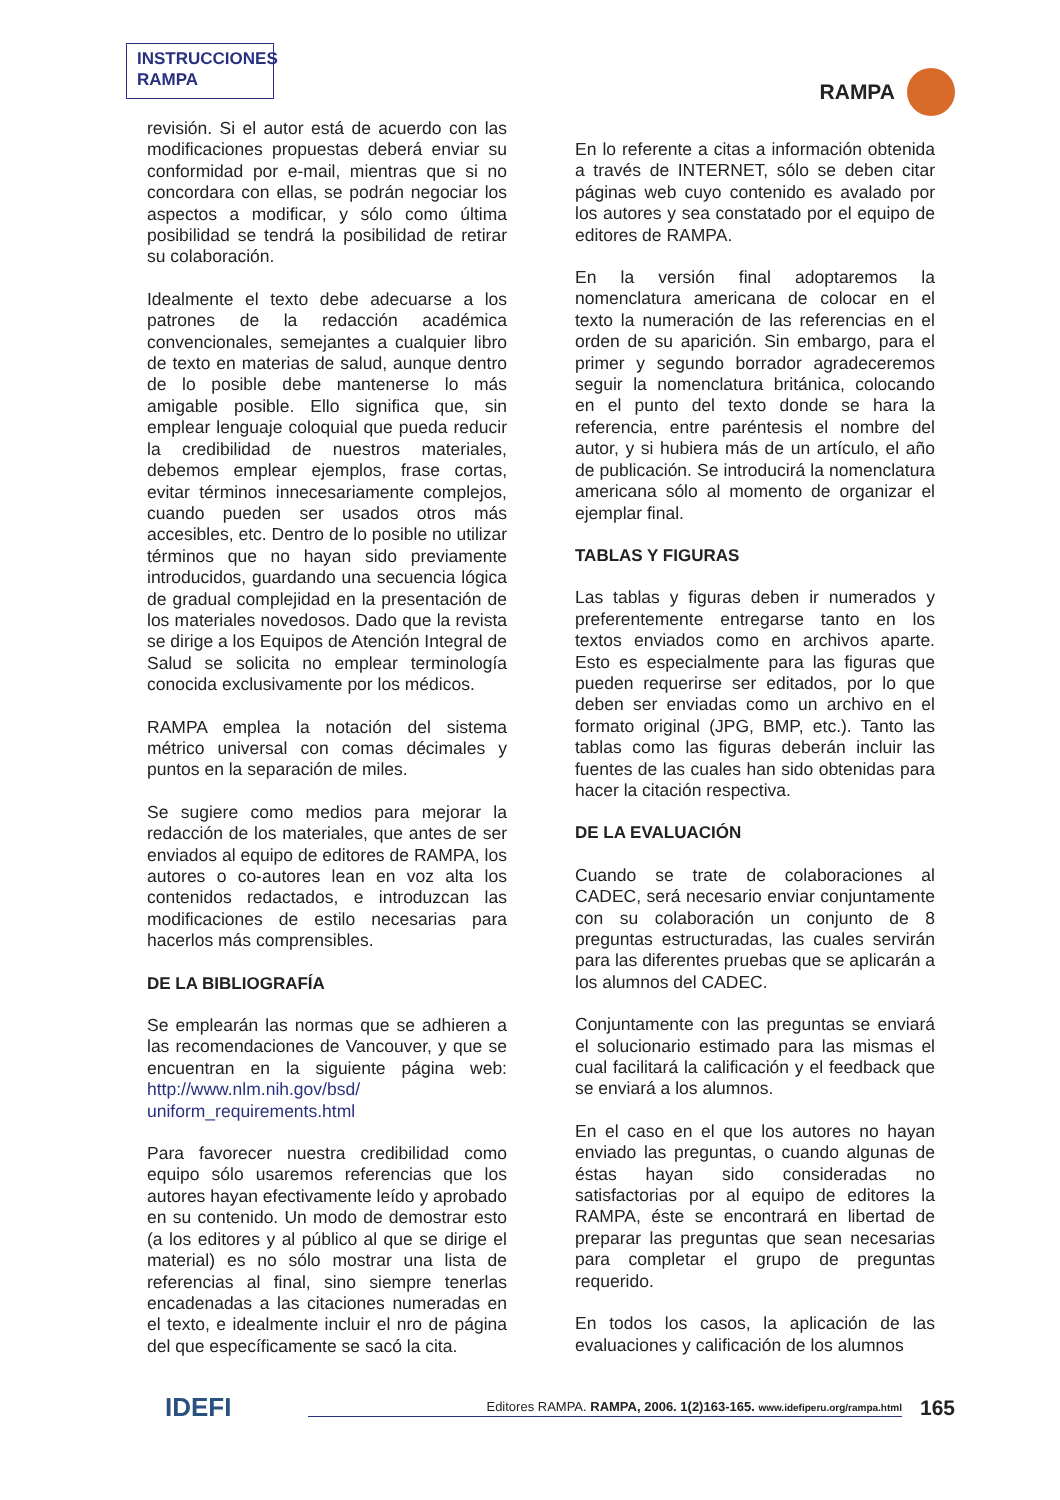INSTRUCCIONES RAMPA
RAMPA
revisión. Si el autor está de acuerdo con las modificaciones propuestas deberá enviar su conformidad por e-mail, mientras que si no concordara con ellas, se podrán negociar los aspectos a modificar, y sólo como última posibilidad se tendrá la posibilidad de retirar su colaboración.
Idealmente el texto debe adecuarse a los patrones de la redacción académica convencionales, semejantes a cualquier libro de texto en materias de salud, aunque dentro de lo posible debe mantenerse lo más amigable posible. Ello significa que, sin emplear lenguaje coloquial que pueda reducir la credibilidad de nuestros materiales, debemos emplear ejemplos, frase cortas, evitar términos innecesariamente complejos, cuando pueden ser usados otros más accesibles, etc. Dentro de lo posible no utilizar términos que no hayan sido previamente introducidos, guardando una secuencia lógica de gradual complejidad en la presentación de los materiales novedosos. Dado que la revista se dirige a los Equipos de Atención Integral de Salud se solicita no emplear terminología conocida exclusivamente por los médicos.
RAMPA emplea la notación del sistema métrico universal con comas décimales y puntos en la separación de miles.
Se sugiere como medios para mejorar la redacción de los materiales, que antes de ser enviados al equipo de editores de RAMPA, los autores o co-autores lean en voz alta los contenidos redactados, e introduzcan las modificaciones de estilo necesarias para hacerlos más comprensibles.
DE LA BIBLIOGRAFÍA
Se emplearán las normas que se adhieren a las recomendaciones de Vancouver, y que se encuentran en la siguiente página web: http://www.nlm.nih.gov/bsd/ uniform_requirements.html
Para favorecer nuestra credibilidad como equipo sólo usaremos referencias que los autores hayan efectivamente leído y aprobado en su contenido. Un modo de demostrar esto (a los editores y al público al que se dirige el material) es no sólo mostrar una lista de referencias al final, sino siempre tenerlas encadenadas a las citaciones numeradas en el texto, e idealmente incluir el nro de página del que específicamente se sacó la cita.
En lo referente a citas a información obtenida a través de INTERNET, sólo se deben citar páginas web cuyo contenido es avalado por los autores y sea constatado por el equipo de editores de RAMPA.
En la versión final adoptaremos la nomenclatura americana de colocar en el texto la numeración de las referencias en el orden de su aparición. Sin embargo, para el primer y segundo borrador agradeceremos seguir la nomenclatura británica, colocando en el punto del texto donde se hara la referencia, entre paréntesis el nombre del autor, y si hubiera más de un artículo, el año de publicación. Se introducirá la nomenclatura americana sólo al momento de organizar el ejemplar final.
TABLAS Y FIGURAS
Las tablas y figuras deben ir numerados y preferentemente entregarse tanto en los textos enviados como en archivos aparte. Esto es especialmente para las figuras que pueden requerirse ser editados, por lo que deben ser enviadas como un archivo en el formato original (JPG, BMP, etc.). Tanto las tablas como las figuras deberán incluir las fuentes de las cuales han sido obtenidas para hacer la citación respectiva.
DE LA EVALUACIÓN
Cuando se trate de colaboraciones al CADEC, será necesario enviar conjuntamente con su colaboración un conjunto de 8 preguntas estructuradas, las cuales servirán para las diferentes pruebas que se aplicarán a los alumnos del CADEC.
Conjuntamente con las preguntas se enviará el solucionario estimado para las mismas el cual facilitará la calificación y el feedback que se enviará a los alumnos.
En el caso en el que los autores no hayan enviado las preguntas, o cuando algunas de éstas hayan sido consideradas no satisfactorias por al equipo de editores la RAMPA, éste se encontrará en libertad de preparar las preguntas que sean necesarias para completar el grupo de preguntas requerido.
En todos los casos, la aplicación de las evaluaciones y calificación de los alumnos
IDEFI
Editores RAMPA. RAMPA, 2006. 1(2)163-165. www.idefiperu.org/rampa.html
165